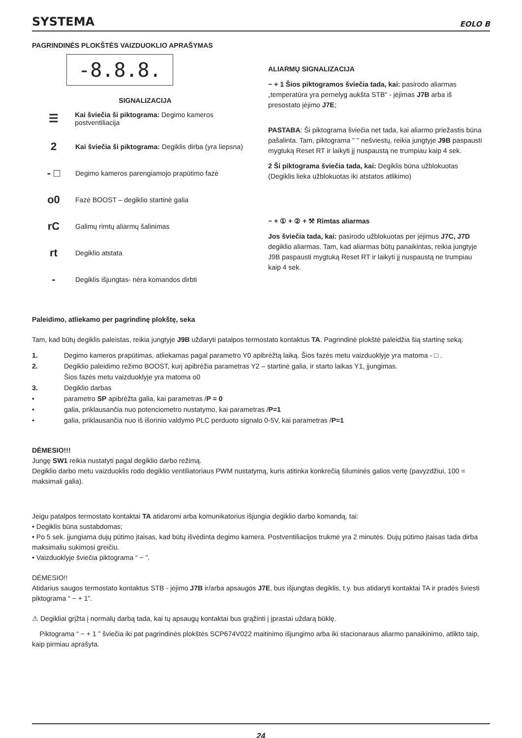SYSTEMA EOLO B
PAGRINDINĖS PLOKŠTĖS VAIZDUOKLIO APRAŠYMAS
-8.8.8.
SIGNALIZACIJA
☰ Kai šviečia ši piktograma: Degimo kameros postventiliacija
2 Kai šviečia ši piktograma: Degiklis dirba (yra liepsna)
- □ Degimo kameros parengiamojo prapūtimo fazė
o0 Fazė BOOST – degiklio startinė galia
rC Galimų rimtų aliarmų šalinimas
rt Degiklio atstata
- Degiklis išjungtas- nėra komandos dirbti
ALIARMŲ SIGNALIZACIJA
− + 1 Šios piktogramos šviečia tada, kai: pasirodo aliarmas „temperatūra yra pernelyg aukšta STB“ - įėjimas J7B arba iš presostato įėjimo J7E;
PASTABA: Ši piktograma šviečia net tada, kai aliarmo priežastis būna pašalinta. Tam, piktograma " " nešviestų, reikia jungtyje J9B paspausti mygtuką Reset RT ir laikyti jį nuspaustą ne trumpiau kaip 4 sek.
2 Ši piktograma šviečia tada, kai: Degiklis būna užblokuotas (Degiklis lieka užblokuotas iki atstatos atlikimo)
− + ① + ② + ⚒ Rimtas aliarmas
Jos šviečia tada, kai: pasirodo užblokuotas per įėjimus J7C, J7D degiklio aliarmas. Tam, kad aliarmas būtų panaikintas, reikia jungtyje J9B paspausti mygtuką Reset RT ir laikyti jį nuspaustą ne trumpiau kaip 4 sek.
Paleidimo, atliekamo per pagrindinę plokštę, seka
Tam, kad būtų degiklis paleistas, reikia jungtyje J9B uždaryti patalpos termostato kontaktus TA. Pagrindinė plokštė paleidžia šią startinę seką:
1. Degimo kameros prapūtimas, atliekamas pagal parametro Y0 apibrėžtą laiką. Šios fazės metu vaizduoklyje yra matoma - □ .
2. Degiklio paleidimo režimo BOOST, kurį apibrėžia parametras Y2 – startinė galia, ir starto laikas Y1, įjungimas.
Šios fazės metu vaizduoklyje yra matoma o0
3. Degiklio darbas
• parametro SP apibrėžta galia, kai parametras /P = 0
• galia, priklausančia nuo potenciometro nustatymo, kai parametras /P=1
• galia, priklausančia nuo iš išorinio valdymo PLC perduoto signalo 0-5V, kai parametras /P=1
DĖMESIO!!!
Jungę SW1 reikia nustatyti pagal degiklio darbo režimą.
Degiklio darbo metu vaizduoklis rodo degiklio ventiliatoriaus PWM nustatymą, kuris atitinka konkrečią šiluminės galios vertę (pavyzdžiui, 100 = maksimali galia).
Jeigu patalpos termostato kontaktai TA atidaromi arba komunikatorius išjungia degiklio darbo komandą, tai:
• Degiklis būna sustabdomas;
• Po 5 sek. įjungiama dujų pūtimo įtaisas, kad būtų išvėdinta degimo kamera. Postventiliacijos trukmė yra 2 minutės. Dujų pūtimo įtaisas tada dirba maksimaliu sukimosi greičiu.
• Vaizduoklyje šviečia piktograma “ − ”.
DĖMESIO!!
Atidarius saugos termostato kontaktus STB - įėjimo J7B ir/arba apsaugos J7E, bus išjungtas degiklis, t.y. bus atidaryti kontaktai TA ir pradės šviesti piktograma “ − + 1”.
⚠ Degikliai grįžta į normalų darbą tada, kai tų apsaugų kontaktai bus grąžinti į įprastai uždarą būklę.
Piktograma “ − + 1 ” šviečia iki pat pagrindinės plokštės SCP674V022 maitinimo išjungimo arba iki stacionaraus aliarmo panaikinimo, atlikto taip, kaip pirmiau aprašyta.
24